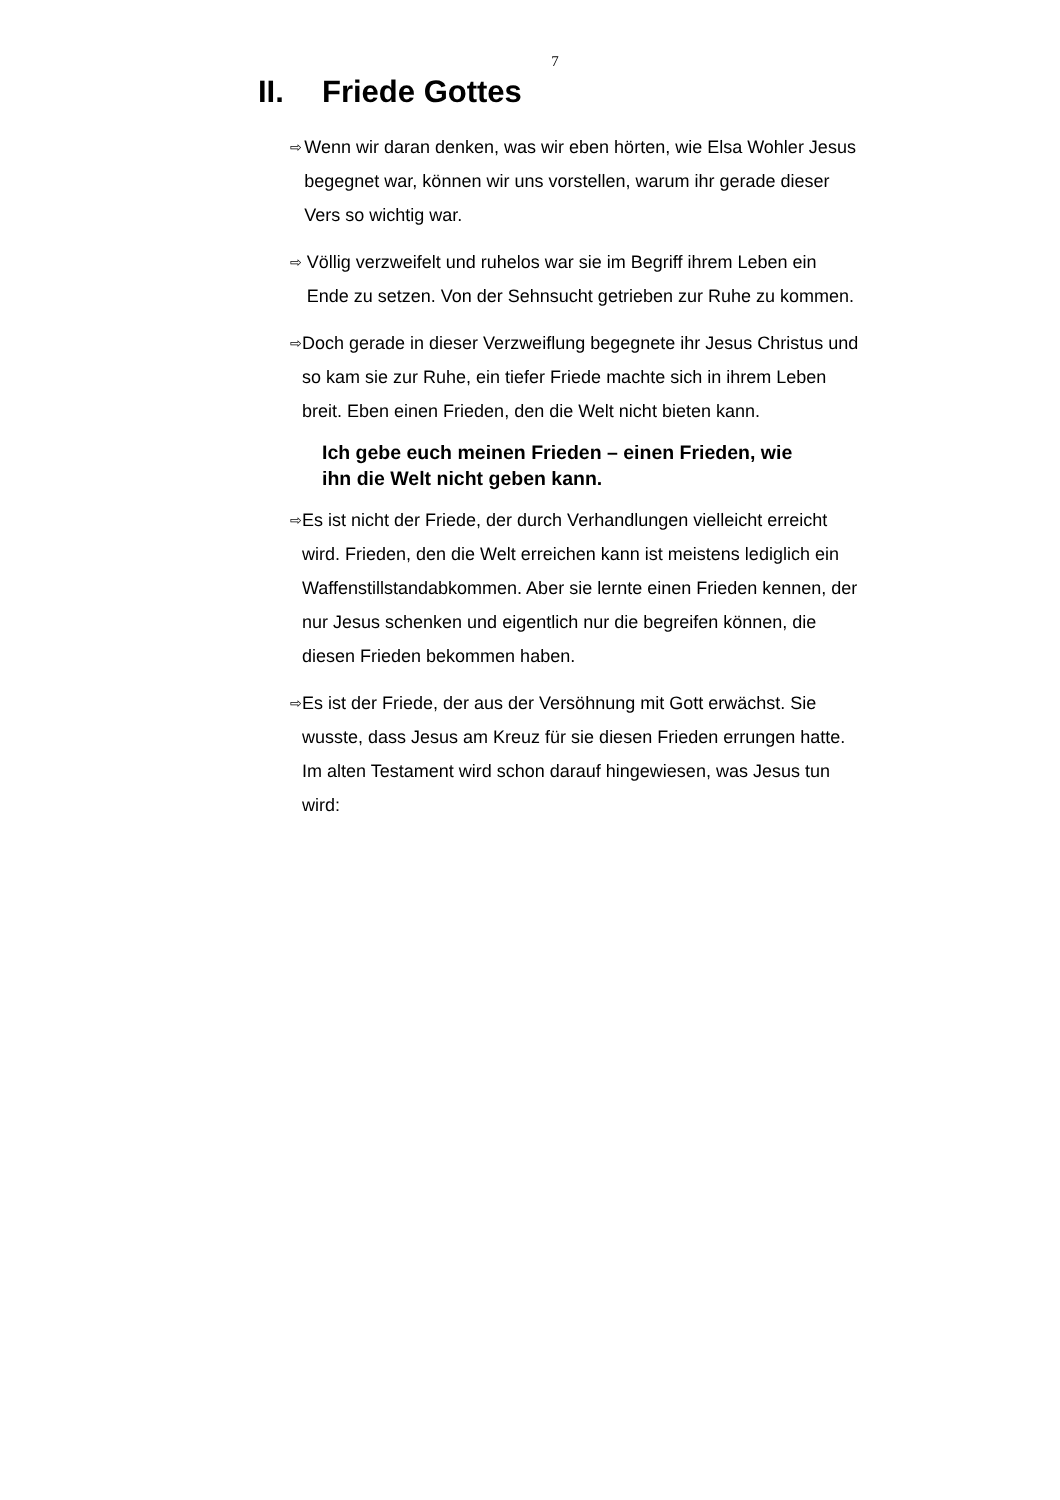7
II. Friede Gottes
⇨
Wenn wir daran denken, was wir eben hörten, wie Elsa Wohler Jesus begegnet war, können wir uns vorstellen, warum ihr gerade dieser Vers so wichtig war.
⇨
Völlig verzweifelt und ruhelos war sie im Begriff ihrem Leben ein Ende zu setzen. Von der Sehnsucht getrieben zur Ruhe zu kommen.
⇨
Doch gerade in dieser Verzweiflung begegnete ihr Jesus Christus und so kam sie zur Ruhe, ein tiefer Friede machte sich in ihrem Leben breit. Eben einen Frieden, den die Welt nicht bieten kann.
Ich gebe euch meinen Frieden – einen Frieden, wie ihn die Welt nicht geben kann.
⇨
Es ist nicht der Friede, der durch Verhandlungen vielleicht erreicht wird. Frieden, den die Welt erreichen kann ist meistens lediglich ein Waffenstillstandabkommen. Aber sie lernte einen Frieden kennen, der nur Jesus schenken und eigentlich nur die begreifen können, die diesen Frieden bekommen haben.
⇨
Es ist der Friede, der aus der Versöhnung mit Gott erwächst. Sie wusste, dass Jesus am Kreuz für sie diesen Frieden errungen hatte. Im alten Testament wird schon darauf hingewiesen, was Jesus tun wird: